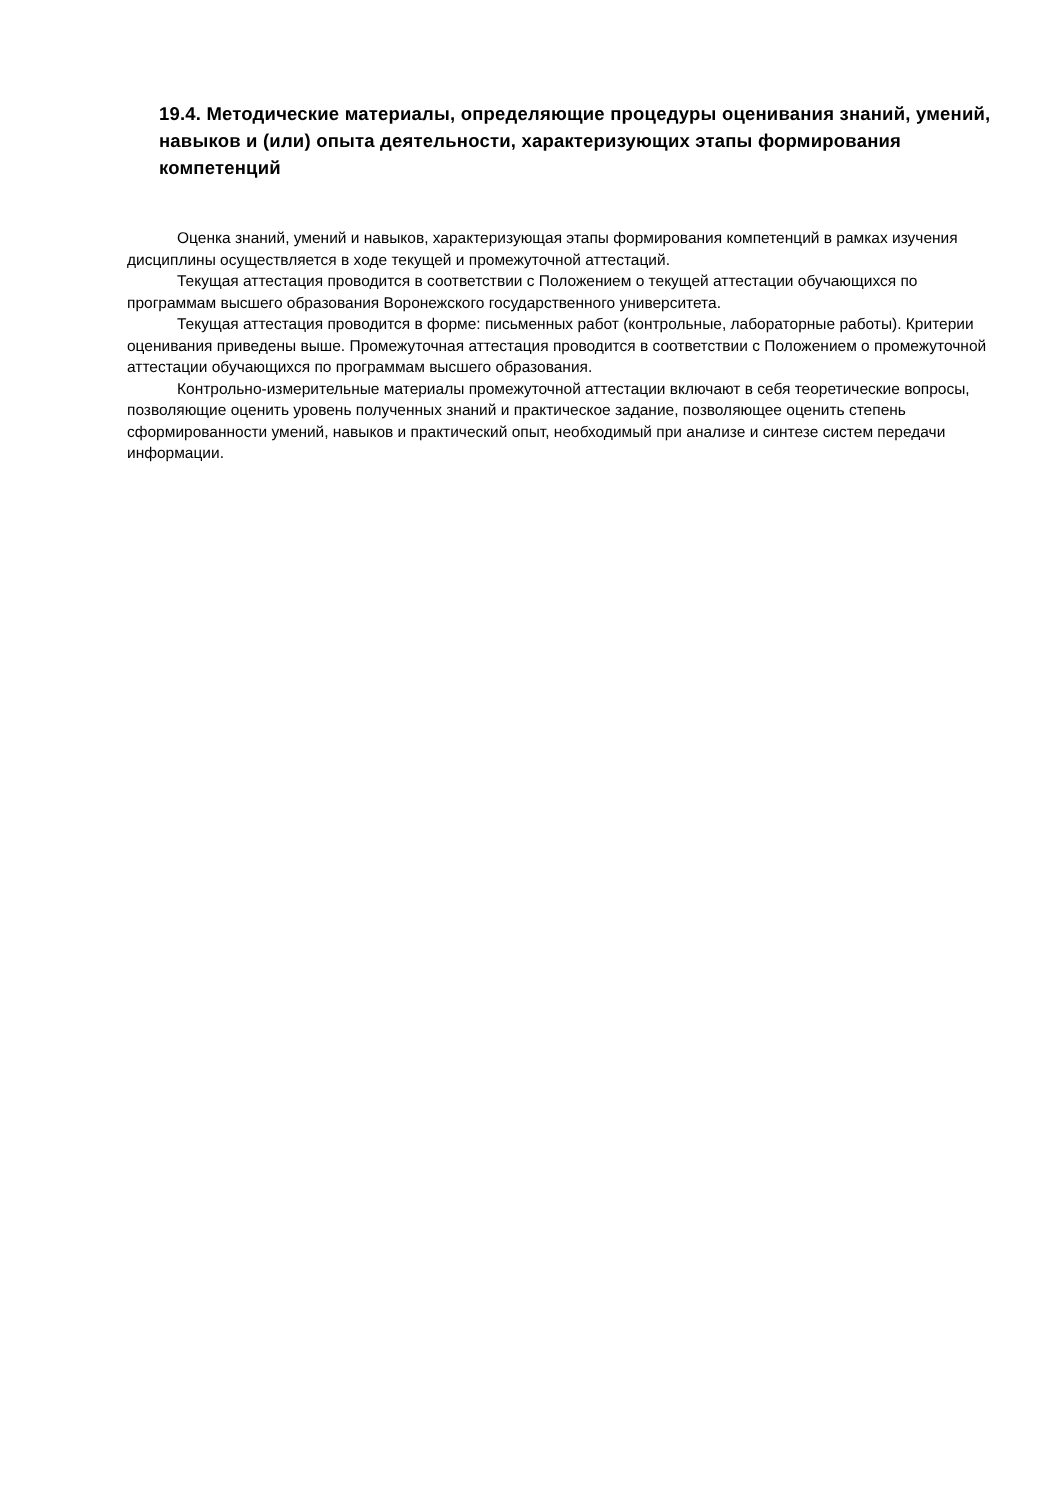19.4. Методические материалы, определяющие процедуры оценивания знаний, умений, навыков и (или) опыта деятельности, характеризующих этапы формирования компетенций
Оценка знаний, умений и навыков, характеризующая этапы формирования компетенций в рамках изучения дисциплины осуществляется в ходе текущей и промежуточной аттестаций.
Текущая аттестация проводится в соответствии с Положением о текущей аттестации обучающихся по программам высшего образования Воронежского государственного университета.
Текущая аттестация проводится в форме: письменных работ (контрольные, лабораторные работы). Критерии оценивания приведены выше. Промежуточная аттестация проводится в соответствии с Положением о промежуточной аттестации обучающихся по программам высшего образования.
Контрольно-измерительные материалы промежуточной аттестации включают в себя теоретические вопросы, позволяющие оценить уровень полученных знаний и практическое задание, позволяющее оценить степень сформированности умений, навыков и практический опыт, необходимый при анализе и синтезе систем передачи информации.